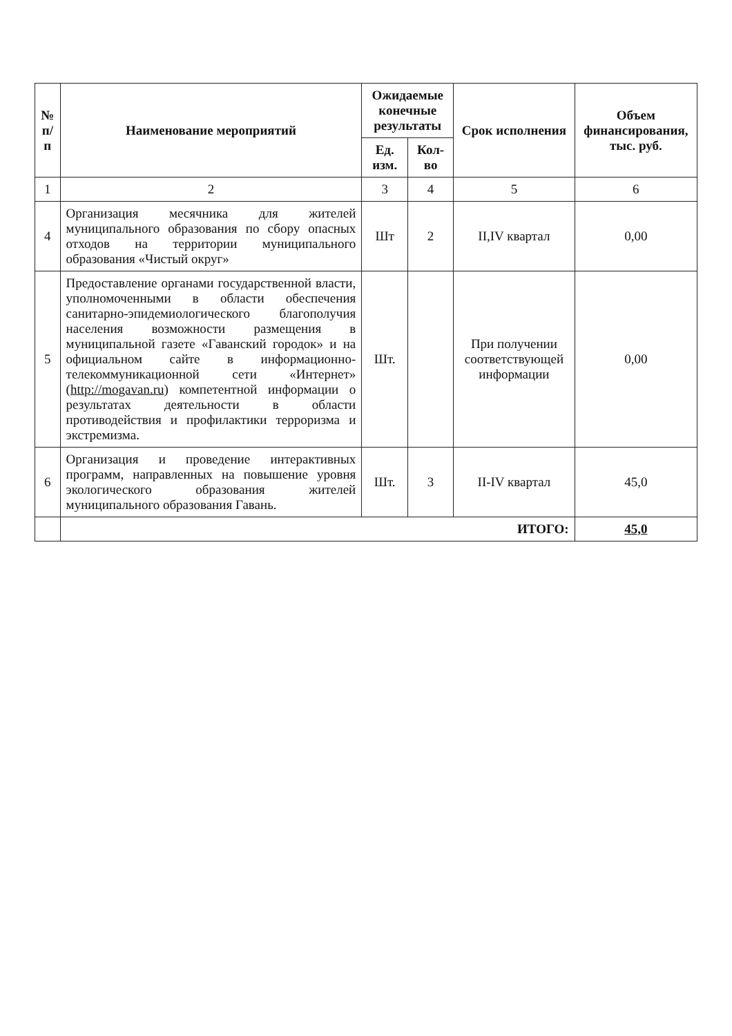| № п/п | Наименование мероприятий | Ожидаемые конечные результаты | | Срок исполнения | Объем финансирования, тыс. руб. |
| --- | --- | --- | --- | --- | --- |
| | | Ед. изм. | Кол-во | | |
| 1 | 2 | 3 | 4 | 5 | 6 |
| 4 | Организация месячника для жителей муниципального образования по сбору опасных отходов на территории муниципального образования «Чистый округ» | Шт | 2 | II,IV квартал | 0,00 |
| 5 | Предоставление органами государственной власти, уполномоченными в области обеспечения санитарно-эпидемиологического благополучия населения возможности размещения в муниципальной газете «Гаванский городок» и на официальном сайте в информационно-телекоммуникационной сети «Интернет» ( http://mogavan.ru ) компетентной информации о результатах деятельности в области противодействия и профилактики терроризма и экстремизма. | Шт. | | При получении соответствующей информации | 0,00 |
| 6 | Организация и проведение интерактивных программ, направленных на повышение уровня экологического образования жителей муниципального образования Гавань. | Шт. | 3 | II-IV квартал | 45,0 |
| | ИТОГО: | | | | 45,0 |